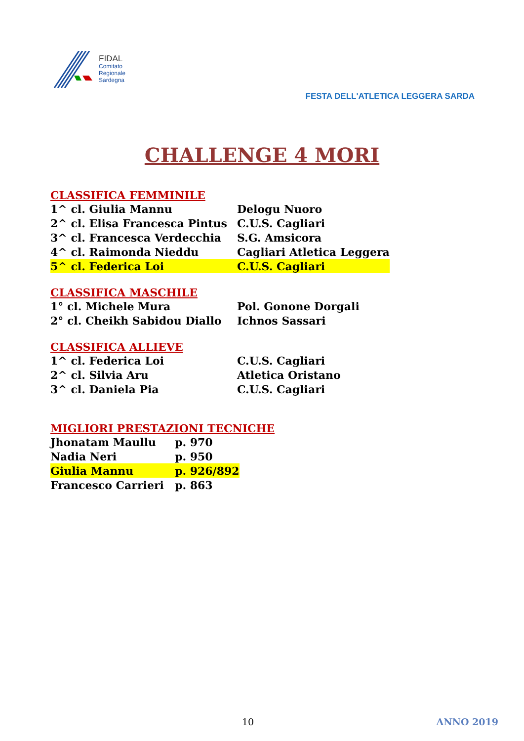FIDAL
Comitato
Regionale
Sardegna
FESTA DELL'ATLETICA LEGGERA SARDA
CHALLENGE 4 MORI
CLASSIFICA FEMMINILE
| 1^ cl. Giulia Mannu | Delogu Nuoro |
| 2^ cl. Elisa Francesca Pintus | C.U.S. Cagliari |
| 3^ cl. Francesca Verdecchia | S.G. Amsicora |
| 4^ cl. Raimonda Nieddu | Cagliari Atletica Leggera |
| 5^ cl. Federica Loi | C.U.S. Cagliari |
CLASSIFICA MASCHILE
| 1° cl. Michele Mura | Pol. Gonone Dorgali |
| 2° cl. Cheikh Sabidou Diallo | Ichnos Sassari |
CLASSIFICA ALLIEVE
| 1^ cl. Federica Loi | C.U.S. Cagliari |
| 2^ cl. Silvia Aru | Atletica Oristano |
| 3^ cl. Daniela Pia | C.U.S. Cagliari |
MIGLIORI PRESTAZIONI TECNICHE
| Jhonatam Maullu | p. 970 |
| Nadia Neri | p. 950 |
| Giulia Mannu | p. 926/892 |
| Francesco Carrieri | p. 863 |
10 ANNO 2019